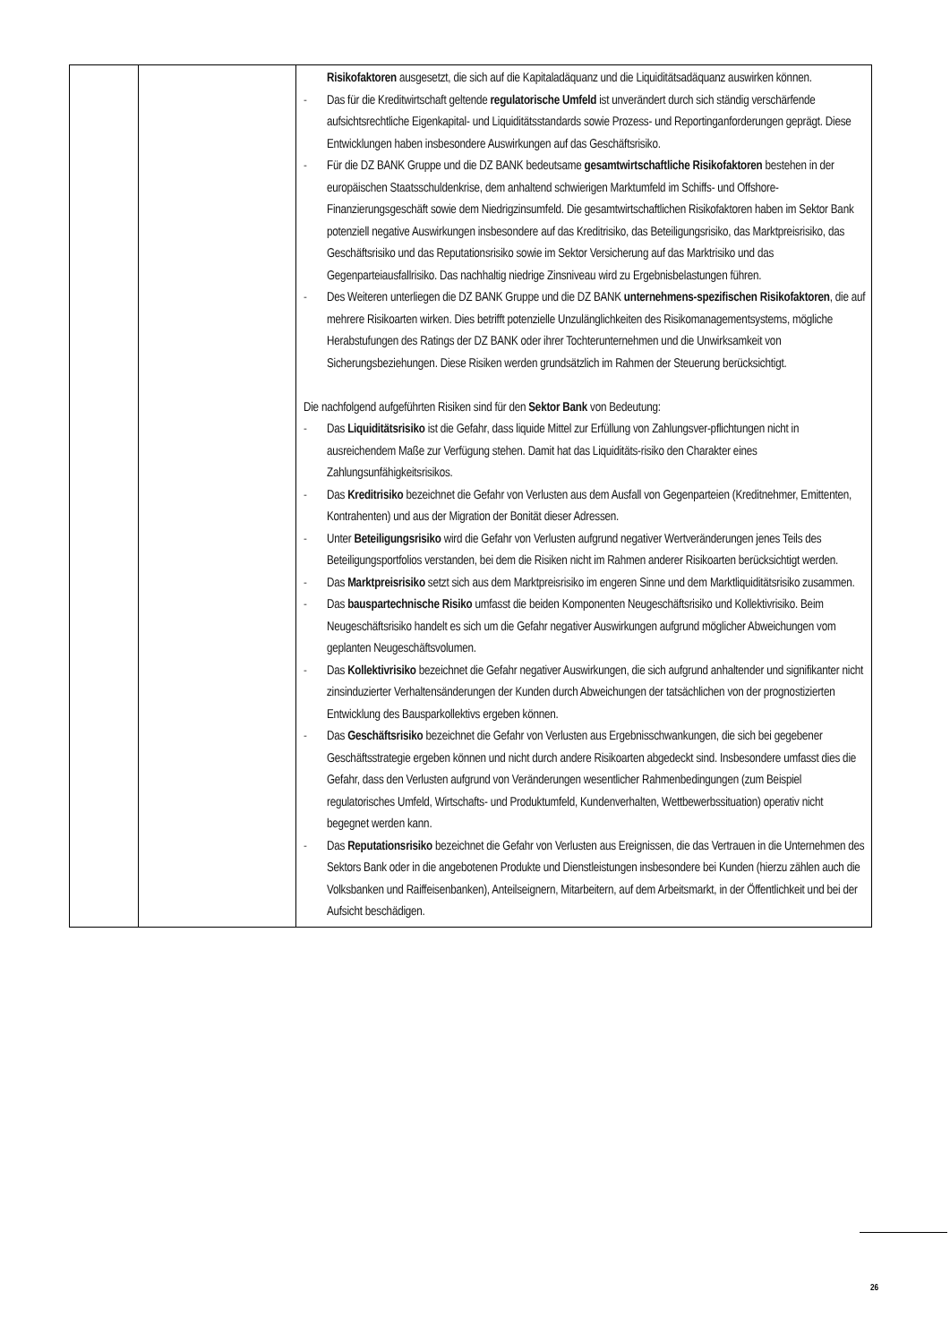| | | Risikofaktoren ausgesetzt, die sich auf die Kapitaladäquanz und die Liquiditätsadäquanz auswirken können. - Das für die Kreditwirtschaft geltende regulatorische Umfeld ist unverändert durch sich ständig verschärfende aufsichtsrechtliche Eigenkapital- und Liquiditätsstandards sowie Prozess- und Reportinganforderungen geprägt. Diese Entwicklungen haben insbesondere Auswirkungen auf das Geschäftsrisiko. - Für die DZ BANK Gruppe und die DZ BANK bedeutsame gesamtwirtschaftliche Risikofaktoren bestehen in der europäischen Staatsschuldenkrise, dem anhaltend schwierigen Marktumfeld im Schiffs- und Offshore-Finanzierungsgeschäft sowie dem Niedrigzinsumfeld. Die gesamtwirtschaftlichen Risikofaktoren haben im Sektor Bank potenziell negative Auswirkungen insbesondere auf das Kreditrisiko, das Beteiligungsrisiko, das Marktpreisrisiko, das Geschäftsrisiko und das Reputationsrisiko sowie im Sektor Versicherung auf das Marktrisiko und das Gegenparteiausfallrisiko. Das nachhaltig niedrige Zinsniveau wird zu Ergebnisbelastungen führen. - Des Weiteren unterliegen die DZ BANK Gruppe und die DZ BANK unternehmens-spezifischen Risikofaktoren , die auf mehrere Risikoarten wirken. Dies betrifft potenzielle Unzulänglichkeiten des Risikomanagementsystems, mögliche Herabstufungen des Ratings der DZ BANK oder ihrer Tochterunternehmen und die Unwirksamkeit von Sicherungsbeziehungen. Diese Risiken werden grundsätzlich im Rahmen der Steuerung berücksichtigt. Die nachfolgend aufgeführten Risiken sind für den Sektor Bank von Bedeutung: - Das Liquiditätsrisiko ist die Gefahr, dass liquide Mittel zur Erfüllung von Zahlungsver-pflichtungen nicht in ausreichendem Maße zur Verfügung stehen. Damit hat das Liquiditäts-risiko den Charakter eines Zahlungsunfähigkeitsrisikos. - Das Kreditrisiko bezeichnet die Gefahr von Verlusten aus dem Ausfall von Gegenparteien (Kreditnehmer, Emittenten, Kontrahenten) und aus der Migration der Bonität dieser Adressen. - Unter Beteiligungsrisiko wird die Gefahr von Verlusten aufgrund negativer Wertveränderungen jenes Teils des Beteiligungsportfolios verstanden, bei dem die Risiken nicht im Rahmen anderer Risikoarten berücksichtigt werden. - Das Marktpreisrisiko setzt sich aus dem Marktpreisrisiko im engeren Sinne und dem Marktliquiditätsrisiko zusammen. - Das bauspartechnische Risiko umfasst die beiden Komponenten Neugeschäftsrisiko und Kollektivrisiko. Beim Neugeschäftsrisiko handelt es sich um die Gefahr negativer Auswirkungen aufgrund möglicher Abweichungen vom geplanten Neugeschäftsvolumen. - Das Kollektivrisiko bezeichnet die Gefahr negativer Auswirkungen, die sich aufgrund anhaltender und signifikanter nicht zinsinduzierter Verhaltensänderungen der Kunden durch Abweichungen der tatsächlichen von der prognostizierten Entwicklung des Bausparkollektivs ergeben können. - Das Geschäftsrisiko bezeichnet die Gefahr von Verlusten aus Ergebnisschwankungen, die sich bei gegebener Geschäftsstrategie ergeben können und nicht durch andere Risikoarten abgedeckt sind. Insbesondere umfasst dies die Gefahr, dass den Verlusten aufgrund von Veränderungen wesentlicher Rahmenbedingungen (zum Beispiel regulatorisches Umfeld, Wirtschafts- und Produktumfeld, Kundenverhalten, Wettbewerbssituation) operativ nicht begegnet werden kann. - Das Reputationsrisiko bezeichnet die Gefahr von Verlusten aus Ereignissen, die das Vertrauen in die Unternehmen des Sektors Bank oder in die angebotenen Produkte und Dienstleistungen insbesondere bei Kunden (hierzu zählen auch die Volksbanken und Raiffeisenbanken), Anteilseignern, Mitarbeitern, auf dem Arbeitsmarkt, in der Öffentlichkeit und bei der Aufsicht beschädigen. |
26